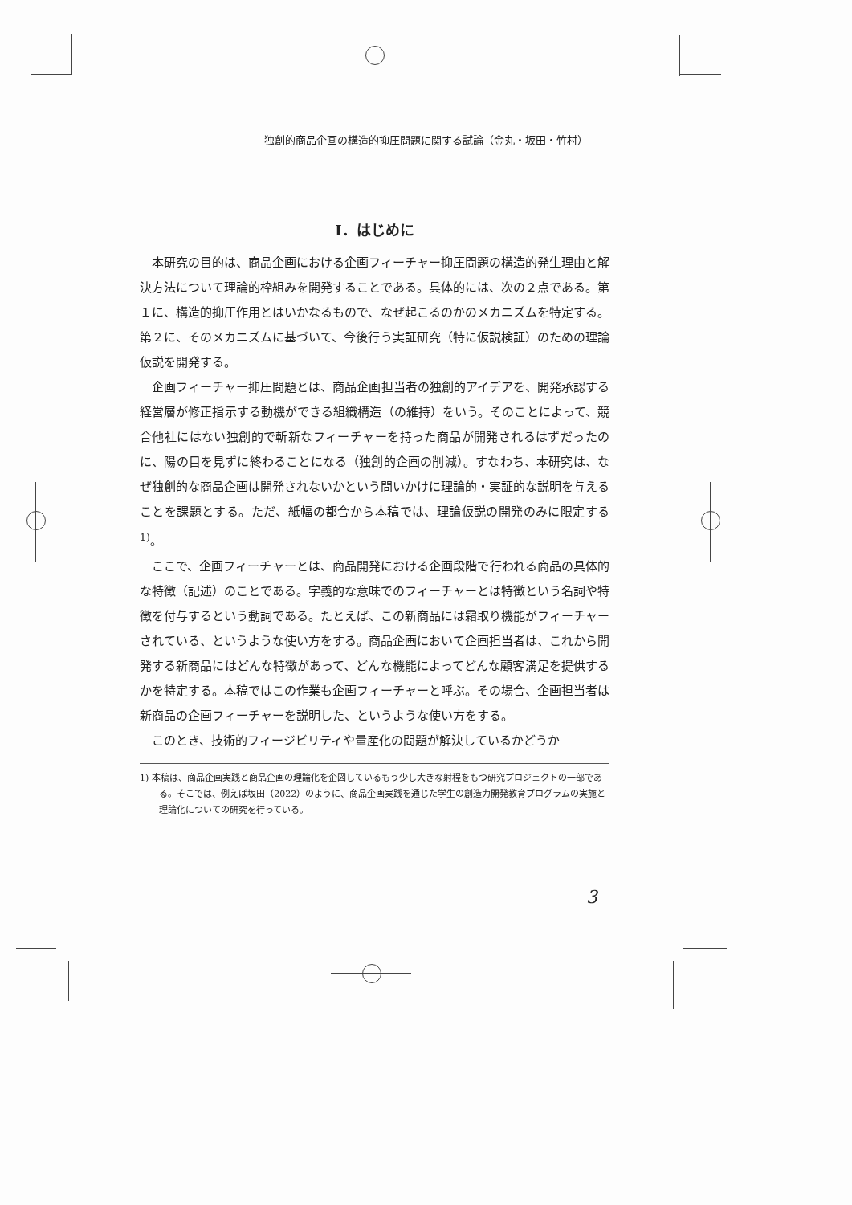独創的商品企画の構造的抑圧問題に関する試論（金丸・坂田・竹村）
Ⅰ．はじめに
本研究の目的は、商品企画における企画フィーチャー抑圧問題の構造的発生理由と解決方法について理論的枠組みを開発することである。具体的には、次の２点である。第１に、構造的抑圧作用とはいかなるもので、なぜ起こるのかのメカニズムを特定する。第２に、そのメカニズムに基づいて、今後行う実証研究（特に仮説検証）のための理論仮説を開発する。
企画フィーチャー抑圧問題とは、商品企画担当者の独創的アイデアを、開発承認する経営層が修正指示する動機ができる組織構造（の維持）をいう。そのことによって、競合他社にはない独創的で斬新なフィーチャーを持った商品が開発されるはずだったのに、陽の目を見ずに終わることになる（独創的企画の削減）。すなわち、本研究は、なぜ独創的な商品企画は開発されないかという問いかけに理論的・実証的な説明を与えることを課題とする。ただ、紙幅の都合から本稿では、理論仮説の開発のみに限定する<sup>1)</sup>。
ここで、企画フィーチャーとは、商品開発における企画段階で行われる商品の具体的な特徴（記述）のことである。字義的な意味でのフィーチャーとは特徴という名詞や特徴を付与するという動詞である。たとえば、この新商品には霜取り機能がフィーチャーされている、というような使い方をする。商品企画において企画担当者は、これから開発する新商品にはどんな特徴があって、どんな機能によってどんな顧客満足を提供するかを特定する。本稿ではこの作業も企画フィーチャーと呼ぶ。その場合、企画担当者は新商品の企画フィーチャーを説明した、というような使い方をする。
このとき、技術的フィージビリティや量産化の問題が解決しているかどうか
1) 本稿は、商品企画実践と商品企画の理論化を企図しているもう少し大きな射程をもつ研究プロジェクトの一部である。そこでは、例えば坂田（2022）のように、商品企画実践を通じた学生の創造力開発教育プログラムの実施と理論化についての研究を行っている。
3